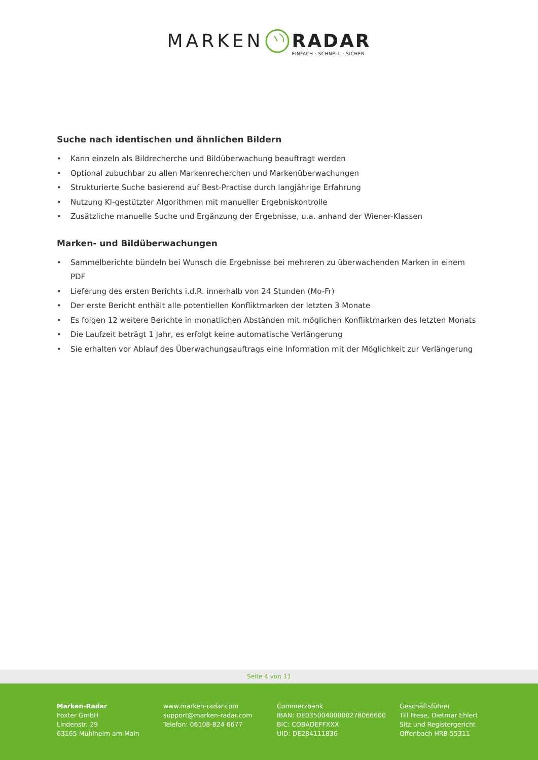MARKEN RADAR
EINFACH · SCHNELL · SICHER
Suche nach identischen und ähnlichen Bildern
• Kann einzeln als Bildrecherche und Bildüberwachung beauftragt werden
• Optional zubuchbar zu allen Markenrecherchen und Markenüberwachungen
• Strukturierte Suche basierend auf Best-Practise durch langjährige Erfahrung
• Nutzung KI-gestützter Algorithmen mit manueller Ergebniskontrolle
• Zusätzliche manuelle Suche und Ergänzung der Ergebnisse, u.a. anhand der Wiener-Klassen
Marken- und Bildüberwachungen
• Sammelberichte bündeln bei Wunsch die Ergebnisse bei mehreren zu überwachenden Marken in einem PDF
• Lieferung des ersten Berichts i.d.R. innerhalb von 24 Stunden (Mo-Fr)
• Der erste Bericht enthält alle potentiellen Konfliktmarken der letzten 3 Monate
• Es folgen 12 weitere Berichte in monatlichen Abständen mit möglichen Konfliktmarken des letzten Monats
• Die Laufzeit beträgt 1 Jahr, es erfolgt keine automatische Verlängerung
• Sie erhalten vor Ablauf des Überwachungsauftrags eine Information mit der Möglichkeit zur Verlängerung
Seite 4 von 11
Marken-Radar
Foxter GmbH
Lindenstr. 29
63165 Mühlheim am Main
www.marken-radar.com
support@marken-radar.com
Telefon: 06108-824 6677
Commerzbank
IBAN: DE03500400000278066600
BIC: COBADEFFXXX
UID: DE284111836
Geschäftsführer
Till Frese, Dietmar Ehlert
Sitz und Registergericht
Offenbach HRB 55311